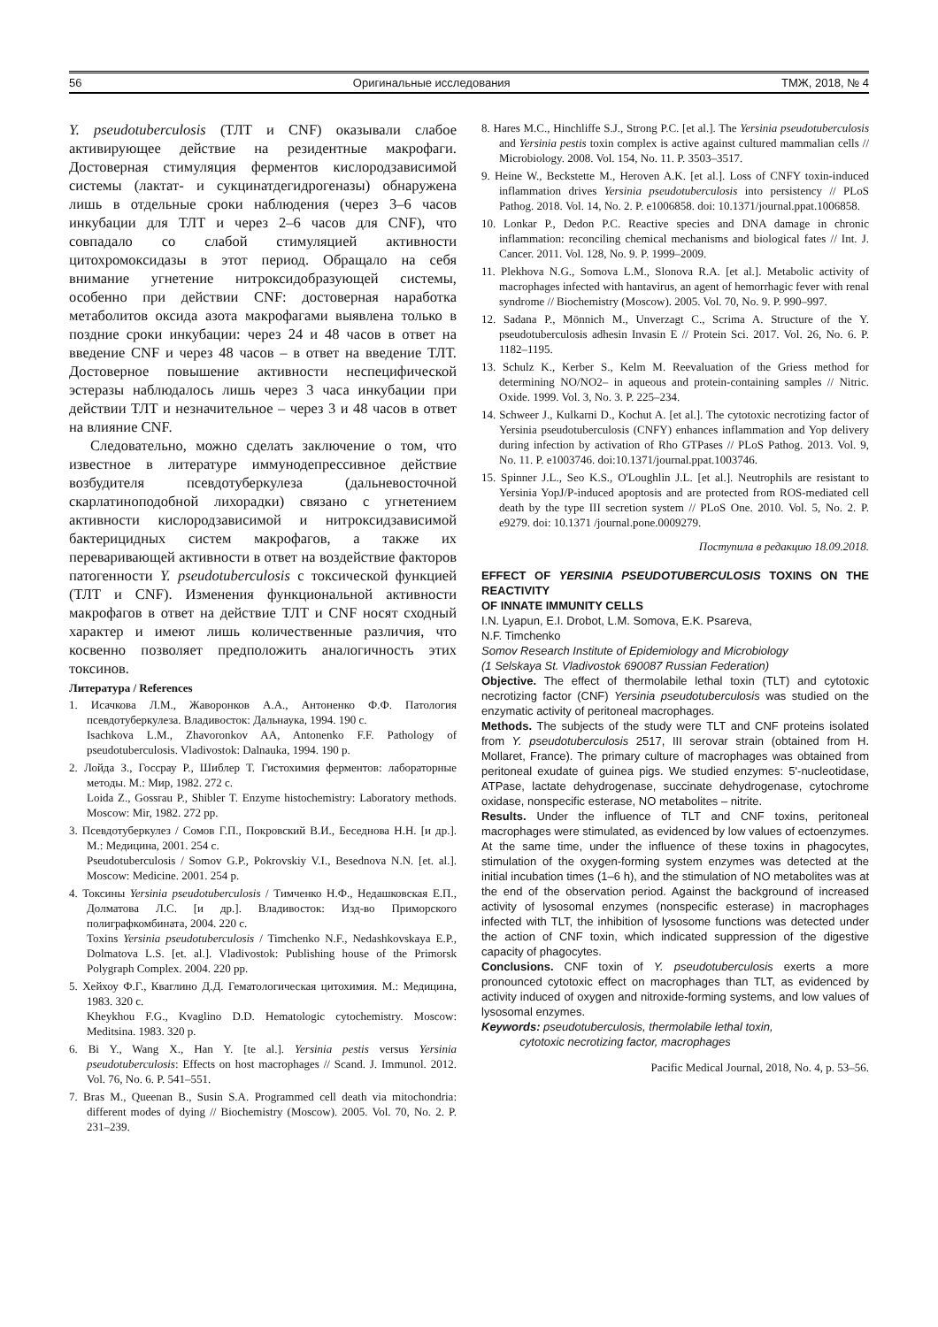56 Оригинальные исследования ТМЖ, 2018, № 4
Y. pseudotuberculosis (ТЛТ и CNF) оказывали слабое активирующее действие на резидентные макрофаги. Достоверная стимуляция ферментов кислородзависимой системы (лактат- и сукцинатдегидрогеназы) обнаружена лишь в отдельные сроки наблюдения (через 3–6 часов инкубации для ТЛТ и через 2–6 часов для CNF), что совпадало со слабой стимуляцией активности цитохромоксидазы в этот период. Обращало на себя внимание угнетение нитроксидобразующей системы, особенно при действии CNF: достоверная наработка метаболитов оксида азота макрофагами выявлена только в поздние сроки инкубации: через 24 и 48 часов в ответ на введение CNF и через 48 часов – в ответ на введение ТЛТ. Достоверное повышение активности неспецифической эстеразы наблюдалось лишь через 3 часа инкубации при действии ТЛТ и незначительное – через 3 и 48 часов в ответ на влияние CNF.
Следовательно, можно сделать заключение о том, что известное в литературе иммунодепрессивное действие возбудителя псевдотуберкулеза (дальневосточной скарлатиноподобной лихорадки) связано с угнетением активности кислородзависимой и нитроксидзависимой бактерицидных систем макрофагов, а также их переваривающей активности в ответ на воздействие факторов патогенности Y. pseudotuberculosis с токсической функцией (ТЛТ и CNF). Изменения функциональной активности макрофагов в ответ на действие ТЛТ и CNF носят сходный характер и имеют лишь количественные различия, что косвенно позволяет предположить аналогичность этих токсинов.
Литература / References
1. Исачкова Л.М., Жаворонков А.А., Антоненко Ф.Ф. Патология псевдотуберкулеза. Владивосток: Дальнаука, 1994. 190 с.
Isachkova L.M., Zhavoronkov AA, Antonenko F.F. Pathology of pseudotuberculosis. Vladivostok: Dalnauka, 1994. 190 p.
2. Лойда З., Госсрау Р., Шиблер Т. Гистохимия ферментов: лабораторные методы. М.: Мир, 1982. 272 с.
Loida Z., Gossrau P., Shibler T. Enzyme histochemistry: Laboratory methods. Moscow: Mir, 1982. 272 pp.
3. Псевдотуберкулез / Сомов Г.П., Покровский В.И., Беседнова Н.Н. [и др.]. М.: Медицина, 2001. 254 с.
Pseudotuberculosis / Somov G.P., Pokrovskiy V.I., Besednova N.N. [et. al.]. Moscow: Medicine. 2001. 254 p.
4. Токсины Yersinia pseudotuberculosis / Тимченко Н.Ф., Недашковская Е.П., Долматова Л.С. [и др.]. Владивосток: Изд-во Приморского полиграфкомбината, 2004. 220 с.
Toxins Yersinia pseudotuberculosis / Timchenko N.F., Nedashkovskaya E.P., Dolmatova L.S. [et. al.]. Vladivostok: Publishing house of the Primorsk Polygraph Complex. 2004. 220 pp.
5. Хейхоу Ф.Г., Кваглино Д.Д. Гематологическая цитохимия. М.: Медицина, 1983. 320 с.
Kheykhou F.G., Kvaglino D.D. Hematologic cytochemistry. Moscow: Meditsina. 1983. 320 p.
6. Bi Y., Wang X., Han Y. [te al.]. Yersinia pestis versus Yersinia pseudotuberculosis: Effects on host macrophages // Scand. J. Immunol. 2012. Vol. 76, No. 6. P. 541–551.
7. Bras M., Queenan B., Susin S.A. Programmed cell death via mitochondria: different modes of dying // Biochemistry (Moscow). 2005. Vol. 70, No. 2. P. 231–239.
8. Hares M.C., Hinchliffe S.J., Strong P.C. [et al.]. The Yersinia pseudotuberculosis and Yersinia pestis toxin complex is active against cultured mammalian cells // Microbiology. 2008. Vol. 154, No. 11. P. 3503–3517.
9. Heine W., Beckstette M., Heroven A.K. [et al.]. Loss of CNFY toxin-induced inflammation drives Yersinia pseudotuberculosis into persistency // PLoS Pathog. 2018. Vol. 14, No. 2. P. e1006858. doi: 10.1371/journal.ppat.1006858.
10. Lonkar P., Dedon P.C. Reactive species and DNA damage in chronic inflammation: reconciling chemical mechanisms and biological fates // Int. J. Cancer. 2011. Vol. 128, No. 9. P. 1999–2009.
11. Plekhova N.G., Somova L.M., Slonova R.A. [et al.]. Metabolic activity of macrophages infected with hantavirus, an agent of hemorrhagic fever with renal syndrome // Biochemistry (Moscow). 2005. Vol. 70, No. 9. P. 990–997.
12. Sadana P., Mönnich M., Unverzagt C., Scrima A. Structure of the Y. pseudotuberculosis adhesin Invasin E // Protein Sci. 2017. Vol. 26, No. 6. P. 1182–1195.
13. Schulz K., Kerber S., Kelm M. Reevaluation of the Griess method for determining NO/NO2– in aqueous and protein-containing samples // Nitric. Oxide. 1999. Vol. 3, No. 3. P. 225–234.
14. Schweer J., Kulkarni D., Kochut A. [et al.]. The cytotoxic necrotizing factor of Yersinia pseudotuberculosis (CNFY) enhances inflammation and Yop delivery during infection by activation of Rho GTPases // PLoS Pathog. 2013. Vol. 9, No. 11. P. e1003746. doi:10.1371/journal.ppat.1003746.
15. Spinner J.L., Seo K.S., O'Loughlin J.L. [et al.]. Neutrophils are resistant to Yersinia YopJ/P-induced apoptosis and are protected from ROS-mediated cell death by the type III secretion system // PLoS One. 2010. Vol. 5, No. 2. P. e9279. doi: 10.1371 /journal.pone.0009279.
Поступила в редакцию 18.09.2018.
EFFECT OF YERSINIA PSEUDOTUBERCULOSIS TOXINS ON THE REACTIVITY
OF INNATE IMMUNITY CELLS
I.N. Lyapun, E.I. Drobot, L.M. Somova, E.K. Psareva,
N.F. Timchenko
Somov Research Institute of Epidemiology and Microbiology
(1 Selskaya St. Vladivostok 690087 Russian Federation)
Objective. The effect of thermolabile lethal toxin (TLT) and cytotoxic necrotizing factor (CNF) Yersinia pseudotuberculosis was studied on the enzymatic activity of peritoneal macrophages.
Methods. The subjects of the study were TLT and CNF proteins isolated from Y. pseudotuberculosis 2517, III serovar strain (obtained from H. Mollaret, France). The primary culture of macrophages was obtained from peritoneal exudate of guinea pigs. We studied enzymes: 5'-nucleotidase, ATPase, lactate dehydrogenase, succinate dehydrogenase, cytochrome oxidase, nonspecific esterase, NO metabolites – nitrite.
Results. Under the influence of TLT and CNF toxins, peritoneal macrophages were stimulated, as evidenced by low values of ectoenzymes. At the same time, under the influence of these toxins in phagocytes, stimulation of the oxygen-forming system enzymes was detected at the initial incubation times (1–6 h), and the stimulation of NO metabolites was at the end of the observation period. Against the background of increased activity of lysosomal enzymes (nonspecific esterase) in macrophages infected with TLT, the inhibition of lysosome functions was detected under the action of CNF toxin, which indicated suppression of the digestive capacity of phagocytes.
Conclusions. CNF toxin of Y. pseudotuberculosis exerts a more pronounced cytotoxic effect on macrophages than TLT, as evidenced by activity induced of oxygen and nitroxide-forming systems, and low values of lysosomal enzymes.
Keywords: pseudotuberculosis, thermolabile lethal toxin,
cytotoxic necrotizing factor, macrophages
Pacific Medical Journal, 2018, No. 4, p. 53–56.